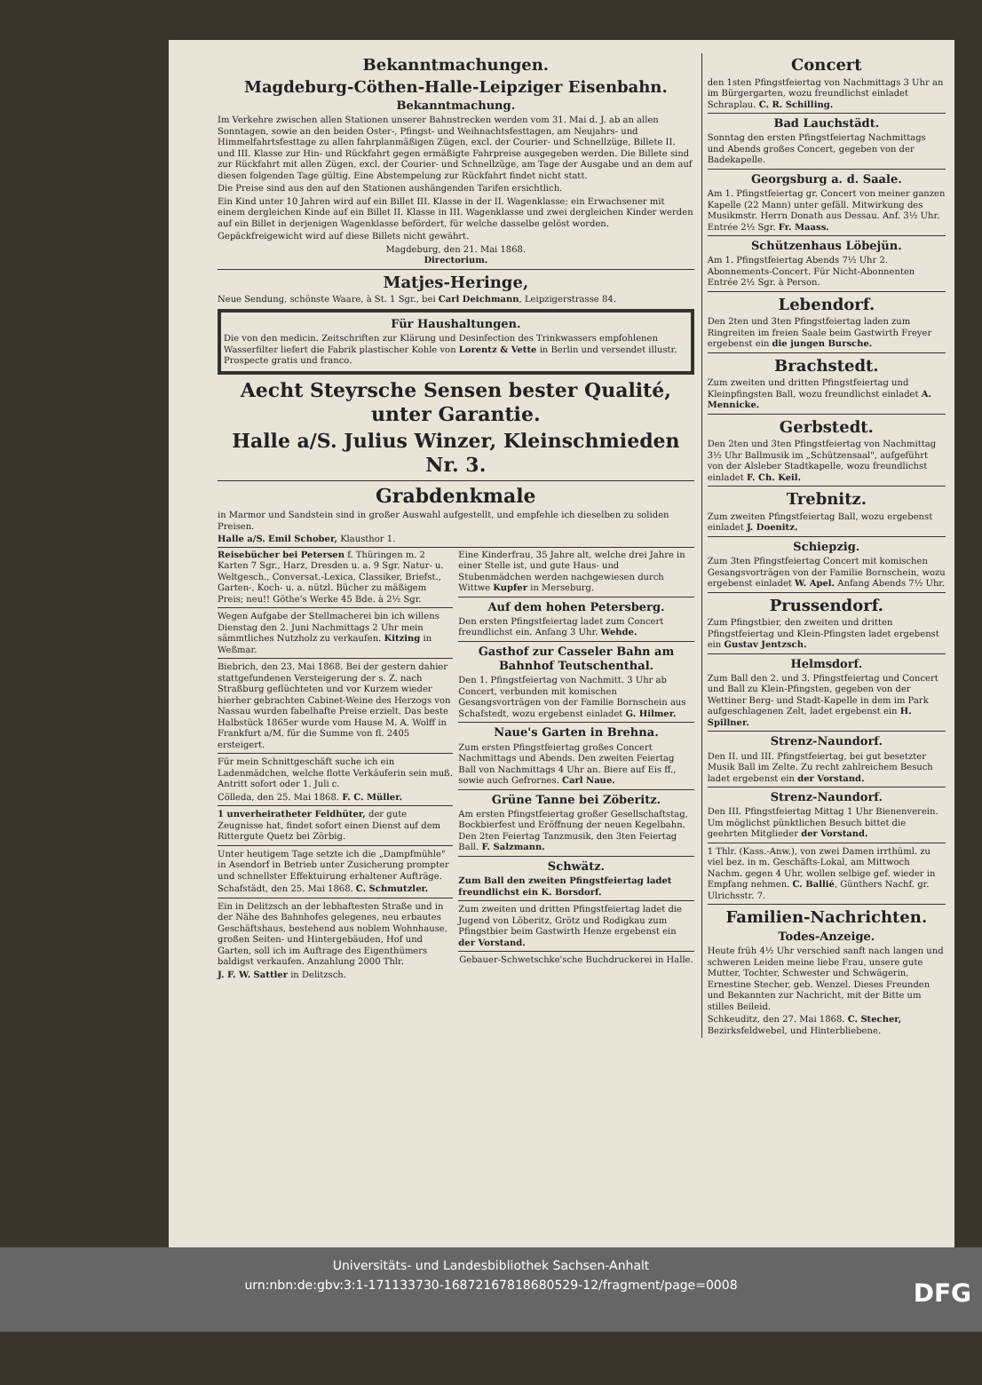Bekanntmachungen.
Magdeburg-Cöthen-Halle-Leipziger Eisenbahn.
Bekanntmachung.
Im Verkehre zwischen allen Stationen unserer Bahnstrecken werden vom 31. Mai d. J. ab an allen Sonntagen, sowie an den beiden Oster-, Pfingst- und Weihnachtsfesttagen, am Neujahrs- und Himmelfahrtsfesttage zu allen fahrplanmäßigen Zügen, excl. der Courier- und Schnellzüge, Billete II. und III. Klasse zur Hin- und Rückfahrt gegen ermäßigte Fahrpreise ausgegeben werden. Die Billete sind zur Rückfahrt mit allen Zügen, excl. der Courier- und Schnellzüge, am Tage der Ausgabe und an dem auf diesen folgenden Tage gültig. Eine Abstempelung zur Rückfahrt findet nicht statt.
Die Preise sind aus den auf den Stationen aushängenden Tarifen ersichtlich.
Ein Kind unter 10 Jahren wird auf ein Billet III. Klasse in der II. Wagenklasse; ein Erwachsener mit einem dergleichen Kinde auf ein Billet II. Klasse in III. Wagenklasse und zwei dergleichen Kinder werden auf ein Billet in derjenigen Wagenklasse befördert, für welche dasselbe gelöst worden.
Gepäckfreigewicht wird auf diese Billets nicht gewährt.
Magdeburg, den 21. Mai 1868.
Directorium.
Matjes-Heringe,
Neue Sendung, schönste Waare, à St. 1 Sgr., bei Carl Deichmann, Leipzigerstrasse 84.
Für Haushaltungen.
Die von den medicin. Zeitschriften zur Klärung und Desinfection des Trinkwassers empfohlenen Wasserfilter liefert die Fabrik plastischer Kohle von Lorentz & Vette in Berlin und versendet illustr. Prospecte gratis und franco.
Aecht Steyrsche Sensen bester Qualité, unter Garantie.
Halle a/S. Julius Winzer, Kleinschmieden Nr. 3.
Grabdenkmale
in Marmor und Sandstein sind in großer Auswahl aufgestellt, und empfehle ich dieselben zu soliden Preisen.
Halle a/S. Emil Schober, Klausthor 1.
Reisebücher bei Petersen f. Thüringen m. 2 Karten 7 Sgr., Harz, Dresden u. a. 9 Sgr. Natur- u. Weltgesch., Conversat.-Lexica, Classiker, Briefst., Garten-, Koch- u. a. nützl. Bücher zu mäßigem Preis; neu!! Göthe's Werke 45 Bde. à 2½ Sgr.
Wegen Aufgabe der Stellmacherei bin ich willens Dienstag den 2. Juni Nachmittags 2 Uhr mein sämmtliches Nutzholz zu verkaufen. Kitzing in Weßmar.
Biebrich, den 23. Mai 1868. Bei der gestern dahier stattgefundenen Versteigerung der s. Z. nach Straßburg geflüchteten und vor Kurzem wieder hierher gebrachten Cabinet-Weine des Herzogs von Nassau wurden fabelhafte Preise erzielt. Das beste Halbstück 1865er wurde vom Hause M. A. Wolff in Frankfurt a/M. für die Summe von fl. 2405 ersteigert.
Für mein Schnittgeschäft suche ich ein Ladenmädchen, welche flotte Verkäuferin sein muß. Antritt sofort oder 1. Juli c.
Cölleda, den 25. Mai 1868. F. C. Müller.
1 unverheiratheter Feldhüter, der gute Zeugnisse hat, findet sofort einen Dienst auf dem Rittergute Quetz bei Zörbig.
Unter heutigem Tage setzte ich die „Dampfmühle" in Asendorf in Betrieb unter Zusicherung prompter und schnellster Effektuirung erhaltener Aufträge.
Schafstädt, den 25. Mai 1868. C. Schmutzler.
Ein in Delitzsch an der lebhaftesten Straße und in der Nähe des Bahnhofes gelegenes, neu erbautes Geschäftshaus, bestehend aus noblem Wohnhause, großen Seiten- und Hintergebäuden, Hof und Garten, soll ich im Auftrage des Eigenthümers baldigst verkaufen. Anzahlung 2000 Thlr.
J. F. W. Sattler in Delitzsch.
Eine Kinderfrau, 35 Jahre alt, welche drei Jahre in einer Stelle ist, und gute Haus- und Stubenmädchen werden nachgewiesen durch Wittwe Kupfer in Merseburg.
Auf dem hohen Petersberg.
Den ersten Pfingstfeiertag ladet zum Concert freundlichst ein. Anfang 3 Uhr. Wehde.
Gasthof zur Casseler Bahn am Bahnhof Teutschenthal.
Den 1. Pfingstfeiertag von Nachmitt. 3 Uhr ab Concert, verbunden mit komischen Gesangsvorträgen von der Familie Bornschein aus Schafstedt, wozu ergebenst einladet G. Hilmer.
Naue's Garten in Brehna.
Zum ersten Pfingstfeiertag großes Concert Nachmittags und Abends. Den zweiten Feiertag Ball von Nachmittags 4 Uhr an. Biere auf Eis ff., sowie auch Gefrornes. Carl Naue.
Grüne Tanne bei Zöberitz.
Am ersten Pfingstfeiertag großer Gesellschaftstag, Bockbierfest und Eröffnung der neuen Kegelbahn. Den 2ten Feiertag Tanzmusik, den 3ten Feiertag Ball. F. Salzmann.
Schwätz.
Zum Ball den zweiten Pfingstfeiertag ladet freundlichst ein K. Borsdorf.
Zum zweiten und dritten Pfingstfeiertag ladet die Jugend von Löberitz, Grötz und Rodigkau zum Pfingstbier beim Gastwirth Henze ergebenst ein der Vorstand.
Gebauer-Schwetschke'sche Buchdruckerei in Halle.
Concert
den 1sten Pfingstfeiertag von Nachmittags 3 Uhr an im Bürgergarten, wozu freundlichst einladet Schraplau. C. R. Schilling.
Bad Lauchstädt.
Sonntag den ersten Pfingstfeiertag Nachmittags und Abends großes Concert, gegeben von der Badekapelle.
Georgsburg a. d. Saale.
Am 1. Pfingstfeiertag gr. Concert von meiner ganzen Kapelle (22 Mann) unter gefäll. Mitwirkung des Musikmstr. Herrn Donath aus Dessau. Anf. 3½ Uhr. Entrée 2½ Sgr. Fr. Maass.
Schützenhaus Löbejün.
Am 1. Pfingstfeiertag Abends 7½ Uhr 2. Abonnements-Concert. Für Nicht-Abonnenten Entrée 2½ Sgr. à Person.
Lebendorf.
Den 2ten und 3ten Pfingstfeiertag laden zum Ringreiten im freien Saale beim Gastwirth Freyer ergebenst ein die jungen Bursche.
Brachstedt.
Zum zweiten und dritten Pfingstfeiertag und Kleinpfingsten Ball, wozu freundlichst einladet A. Mennicke.
Gerbstedt.
Den 2ten und 3ten Pfingstfeiertag von Nachmittag 3½ Uhr Ballmusik im „Schützensaal", aufgeführt von der Alsleber Stadtkapelle, wozu freundlichst einladet F. Ch. Keil.
Trebnitz.
Zum zweiten Pfingstfeiertag Ball, wozu ergebenst einladet J. Doenitz.
Schiepzig.
Zum 3ten Pfingstfeiertag Concert mit komischen Gesangsvorträgen von der Familie Bornschein, wozu ergebenst einladet W. Apel. Anfang Abends 7½ Uhr.
Prussendorf.
Zum Pfingstbier, den zweiten und dritten Pfingstfeiertag und Klein-Pfingsten ladet ergebenst ein Gustav Jentzsch.
Helmsdorf.
Zum Ball den 2. und 3. Pfingstfeiertag und Concert und Ball zu Klein-Pfingsten, gegeben von der Wettiner Berg- und Stadt-Kapelle in dem im Park aufgeschlagenen Zelt, ladet ergebenst ein H. Spillner.
Strenz-Naundorf.
Den II. und III. Pfingstfeiertag, bei gut besetzter Musik Ball im Zelte. Zu recht zahlreichem Besuch ladet ergebenst ein der Vorstand.
Strenz-Naundorf.
Den III. Pfingstfeiertag Mittag 1 Uhr Bienenverein. Um möglichst pünktlichen Besuch bittet die geehrten Mitglieder der Vorstand.
1 Thlr. (Kass.-Anw.), von zwei Damen irrthüml. zu viel bez. in m. Geschäfts-Lokal, am Mittwoch Nachm. gegen 4 Uhr, wollen selbige gef. wieder in Empfang nehmen. C. Ballié, Günthers Nachf. gr. Ulrichsstr. 7.
Familien-Nachrichten.
Todes-Anzeige.
Heute früh 4½ Uhr verschied sanft nach langen und schweren Leiden meine liebe Frau, unsere gute Mutter, Tochter, Schwester und Schwägerin, Ernestine Stecher, geb. Wenzel. Dieses Freunden und Bekannten zur Nachricht, mit der Bitte um stilles Beileid.
Schkeuditz, den 27. Mai 1868. C. Stecher, Bezirksfeldwebel, und Hinterbliebene.
Universitäts- und Landesbibliothek Sachsen-Anhalt
urn:nbn:de:gbv:3:1-171133730-16872167818680529-12/fragment/page=0008
DFG